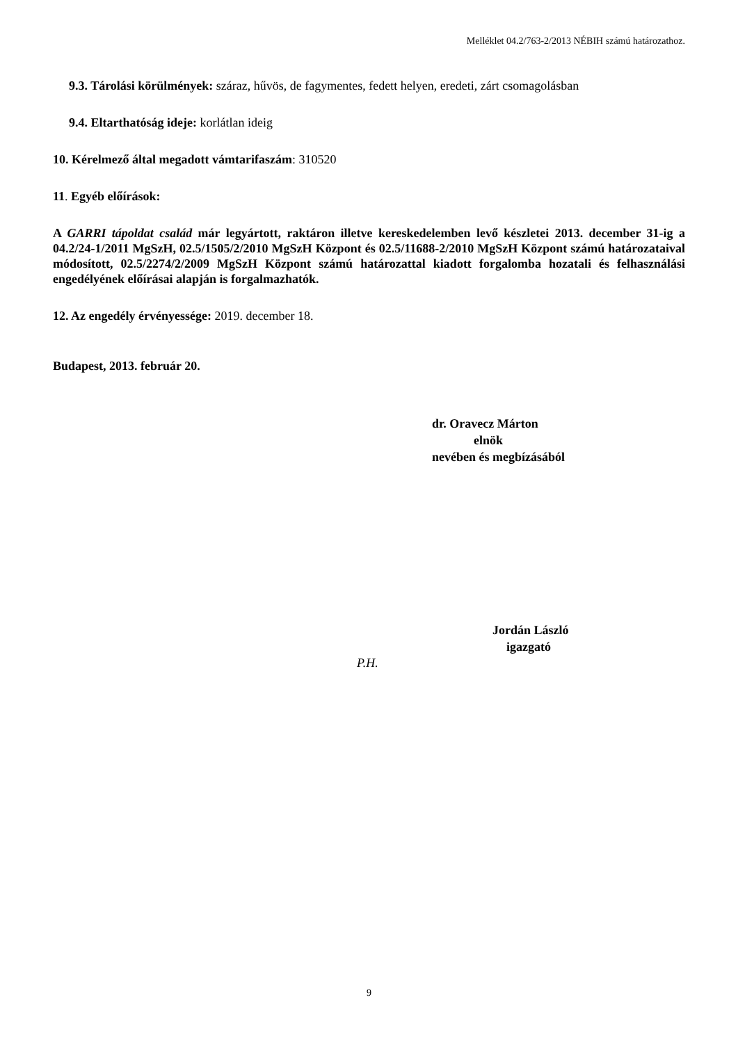Melléklet 04.2/763-2/2013 NÉBIH számú határozathoz.
9.3. Tárolási körülmények: száraz, hűvös, de fagymentes, fedett helyen, eredeti, zárt csomagolásban
9.4. Eltarthatóság ideje: korlátlan ideig
10. Kérelmező által megadott vámtarifaszám: 310520
11. Egyéb előírások:
A GARRI tápoldat család már legyártott, raktáron illetve kereskedelemben levő készletei 2013. december 31-ig a 04.2/24-1/2011 MgSzH, 02.5/1505/2/2010 MgSzH Központ és 02.5/11688-2/2010 MgSzH Központ számú határozataival módosított, 02.5/2274/2/2009 MgSzH Központ számú határozattal kiadott forgalomba hozatali és felhasználási engedélyének előírásai alapján is forgalmazhatók.
12. Az engedély érvényessége: 2019. december 18.
Budapest, 2013. február 20.
dr. Oravecz Márton
elnök
nevében és megbízásából
Jordán László
igazgató
P.H.
9